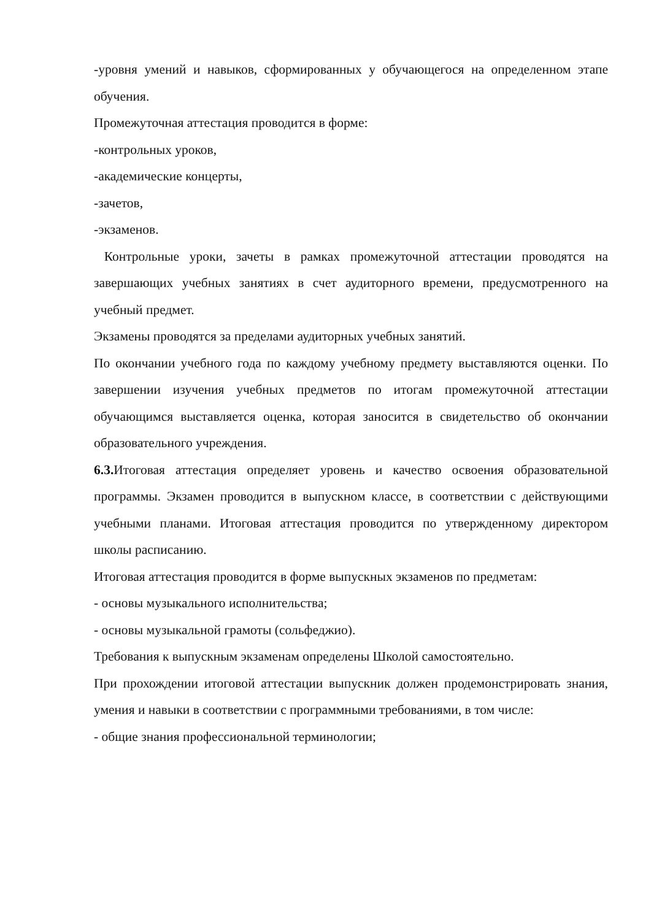-уровня умений и навыков, сформированных у обучающегося на определенном этапе обучения.
Промежуточная аттестация проводится в форме:
-контрольных уроков,
-академические концерты,
-зачетов,
-экзаменов.
Контрольные уроки, зачеты в рамках промежуточной аттестации проводятся на завершающих учебных занятиях в счет аудиторного времени, предусмотренного на учебный предмет.
Экзамены проводятся за пределами аудиторных учебных занятий.
По окончании учебного года по каждому учебному предмету выставляются оценки. По завершении изучения учебных предметов по итогам промежуточной аттестации обучающимся выставляется оценка, которая заносится в свидетельство об окончании образовательного учреждения.
6.3. Итоговая аттестация определяет уровень и качество освоения образовательной программы. Экзамен проводится в выпускном классе, в соответствии с действующими учебными планами. Итоговая аттестация проводится по утвержденному директором школы расписанию.
Итоговая аттестация проводится в форме выпускных экзаменов по предметам:
- основы музыкального исполнительства;
- основы музыкальной грамоты (сольфеджио).
Требования к выпускным экзаменам определены Школой самостоятельно.
При прохождении итоговой аттестации выпускник должен продемонстрировать знания, умения и навыки в соответствии с программными требованиями, в том числе:
- общие знания профессиональной терминологии;